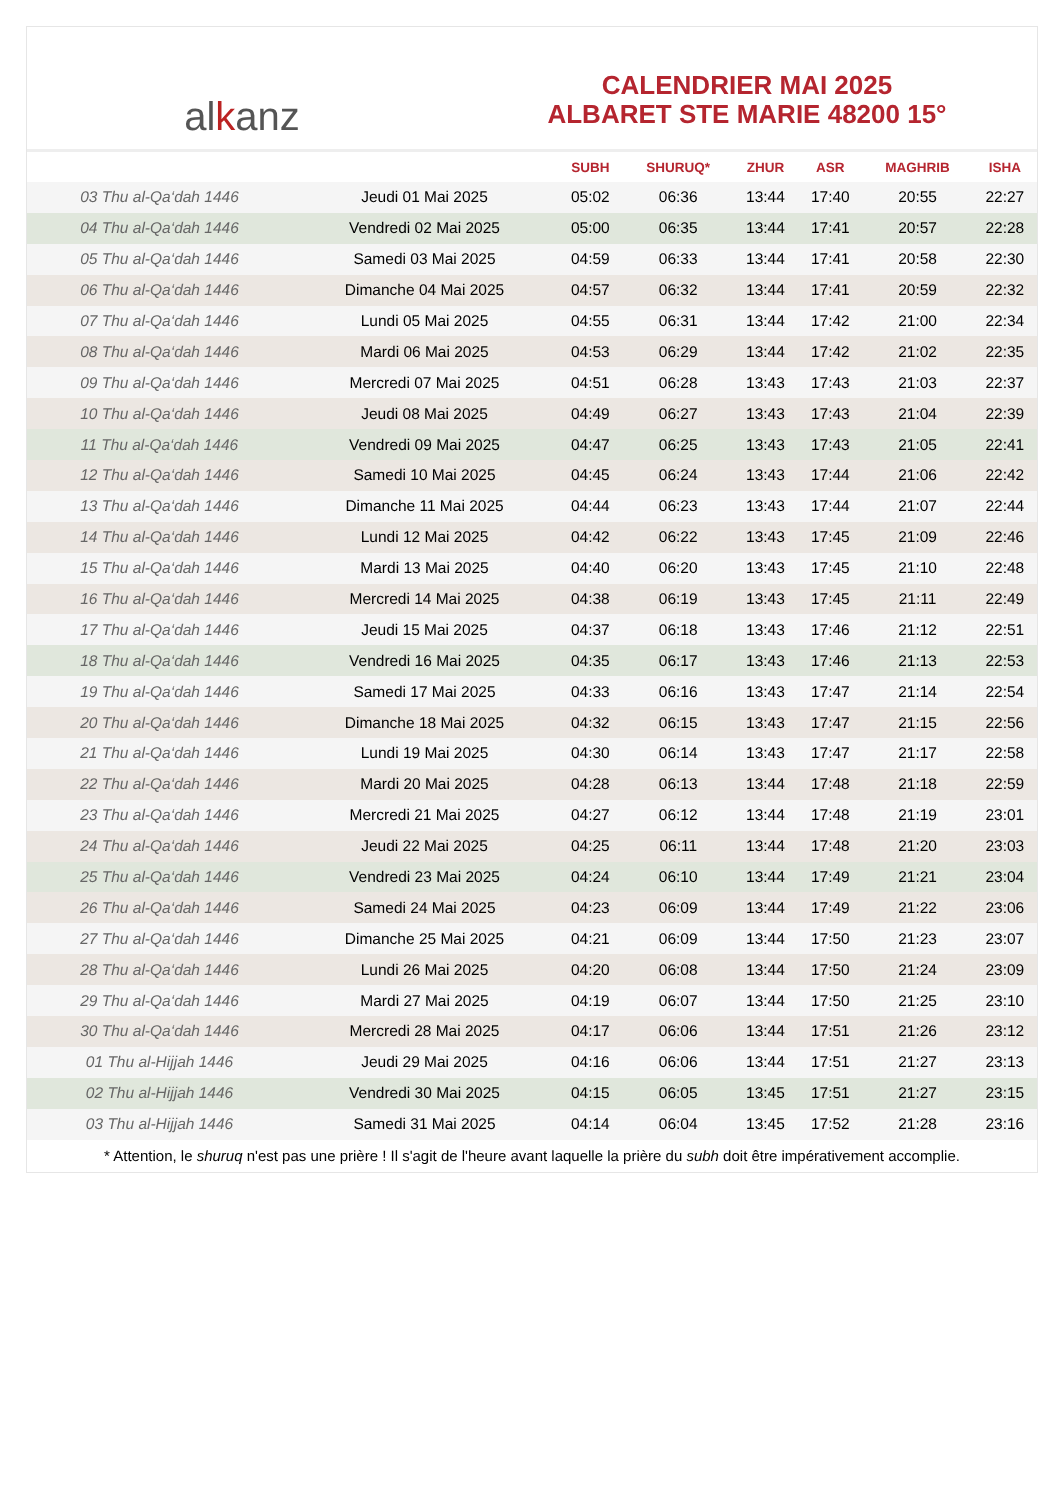al k anz
CALENDRIER MAI 2025
ALBARET STE MARIE 48200 15°
| | | SUBH | SHURUQ* | ZHUR | ASR | MAGHRIB | ISHA |
| --- | --- | --- | --- | --- | --- | --- | --- |
| 03 Thu al-Qa‘dah 1446 | Jeudi 01 Mai 2025 | 05:02 | 06:36 | 13:44 | 17:40 | 20:55 | 22:27 |
| 04 Thu al-Qa‘dah 1446 | Vendredi 02 Mai 2025 | 05:00 | 06:35 | 13:44 | 17:41 | 20:57 | 22:28 |
| 05 Thu al-Qa‘dah 1446 | Samedi 03 Mai 2025 | 04:59 | 06:33 | 13:44 | 17:41 | 20:58 | 22:30 |
| 06 Thu al-Qa‘dah 1446 | Dimanche 04 Mai 2025 | 04:57 | 06:32 | 13:44 | 17:41 | 20:59 | 22:32 |
| 07 Thu al-Qa‘dah 1446 | Lundi 05 Mai 2025 | 04:55 | 06:31 | 13:44 | 17:42 | 21:00 | 22:34 |
| 08 Thu al-Qa‘dah 1446 | Mardi 06 Mai 2025 | 04:53 | 06:29 | 13:44 | 17:42 | 21:02 | 22:35 |
| 09 Thu al-Qa‘dah 1446 | Mercredi 07 Mai 2025 | 04:51 | 06:28 | 13:43 | 17:43 | 21:03 | 22:37 |
| 10 Thu al-Qa‘dah 1446 | Jeudi 08 Mai 2025 | 04:49 | 06:27 | 13:43 | 17:43 | 21:04 | 22:39 |
| 11 Thu al-Qa‘dah 1446 | Vendredi 09 Mai 2025 | 04:47 | 06:25 | 13:43 | 17:43 | 21:05 | 22:41 |
| 12 Thu al-Qa‘dah 1446 | Samedi 10 Mai 2025 | 04:45 | 06:24 | 13:43 | 17:44 | 21:06 | 22:42 |
| 13 Thu al-Qa‘dah 1446 | Dimanche 11 Mai 2025 | 04:44 | 06:23 | 13:43 | 17:44 | 21:07 | 22:44 |
| 14 Thu al-Qa‘dah 1446 | Lundi 12 Mai 2025 | 04:42 | 06:22 | 13:43 | 17:45 | 21:09 | 22:46 |
| 15 Thu al-Qa‘dah 1446 | Mardi 13 Mai 2025 | 04:40 | 06:20 | 13:43 | 17:45 | 21:10 | 22:48 |
| 16 Thu al-Qa‘dah 1446 | Mercredi 14 Mai 2025 | 04:38 | 06:19 | 13:43 | 17:45 | 21:11 | 22:49 |
| 17 Thu al-Qa‘dah 1446 | Jeudi 15 Mai 2025 | 04:37 | 06:18 | 13:43 | 17:46 | 21:12 | 22:51 |
| 18 Thu al-Qa‘dah 1446 | Vendredi 16 Mai 2025 | 04:35 | 06:17 | 13:43 | 17:46 | 21:13 | 22:53 |
| 19 Thu al-Qa‘dah 1446 | Samedi 17 Mai 2025 | 04:33 | 06:16 | 13:43 | 17:47 | 21:14 | 22:54 |
| 20 Thu al-Qa‘dah 1446 | Dimanche 18 Mai 2025 | 04:32 | 06:15 | 13:43 | 17:47 | 21:15 | 22:56 |
| 21 Thu al-Qa‘dah 1446 | Lundi 19 Mai 2025 | 04:30 | 06:14 | 13:43 | 17:47 | 21:17 | 22:58 |
| 22 Thu al-Qa‘dah 1446 | Mardi 20 Mai 2025 | 04:28 | 06:13 | 13:44 | 17:48 | 21:18 | 22:59 |
| 23 Thu al-Qa‘dah 1446 | Mercredi 21 Mai 2025 | 04:27 | 06:12 | 13:44 | 17:48 | 21:19 | 23:01 |
| 24 Thu al-Qa‘dah 1446 | Jeudi 22 Mai 2025 | 04:25 | 06:11 | 13:44 | 17:48 | 21:20 | 23:03 |
| 25 Thu al-Qa‘dah 1446 | Vendredi 23 Mai 2025 | 04:24 | 06:10 | 13:44 | 17:49 | 21:21 | 23:04 |
| 26 Thu al-Qa‘dah 1446 | Samedi 24 Mai 2025 | 04:23 | 06:09 | 13:44 | 17:49 | 21:22 | 23:06 |
| 27 Thu al-Qa‘dah 1446 | Dimanche 25 Mai 2025 | 04:21 | 06:09 | 13:44 | 17:50 | 21:23 | 23:07 |
| 28 Thu al-Qa‘dah 1446 | Lundi 26 Mai 2025 | 04:20 | 06:08 | 13:44 | 17:50 | 21:24 | 23:09 |
| 29 Thu al-Qa‘dah 1446 | Mardi 27 Mai 2025 | 04:19 | 06:07 | 13:44 | 17:50 | 21:25 | 23:10 |
| 30 Thu al-Qa‘dah 1446 | Mercredi 28 Mai 2025 | 04:17 | 06:06 | 13:44 | 17:51 | 21:26 | 23:12 |
| 01 Thu al-Hijjah 1446 | Jeudi 29 Mai 2025 | 04:16 | 06:06 | 13:44 | 17:51 | 21:27 | 23:13 |
| 02 Thu al-Hijjah 1446 | Vendredi 30 Mai 2025 | 04:15 | 06:05 | 13:45 | 17:51 | 21:27 | 23:15 |
| 03 Thu al-Hijjah 1446 | Samedi 31 Mai 2025 | 04:14 | 06:04 | 13:45 | 17:52 | 21:28 | 23:16 |
* Attention, le shuruq n'est pas une prière ! Il s'agit de l'heure avant laquelle la prière du subh doit être impérativement accomplie.